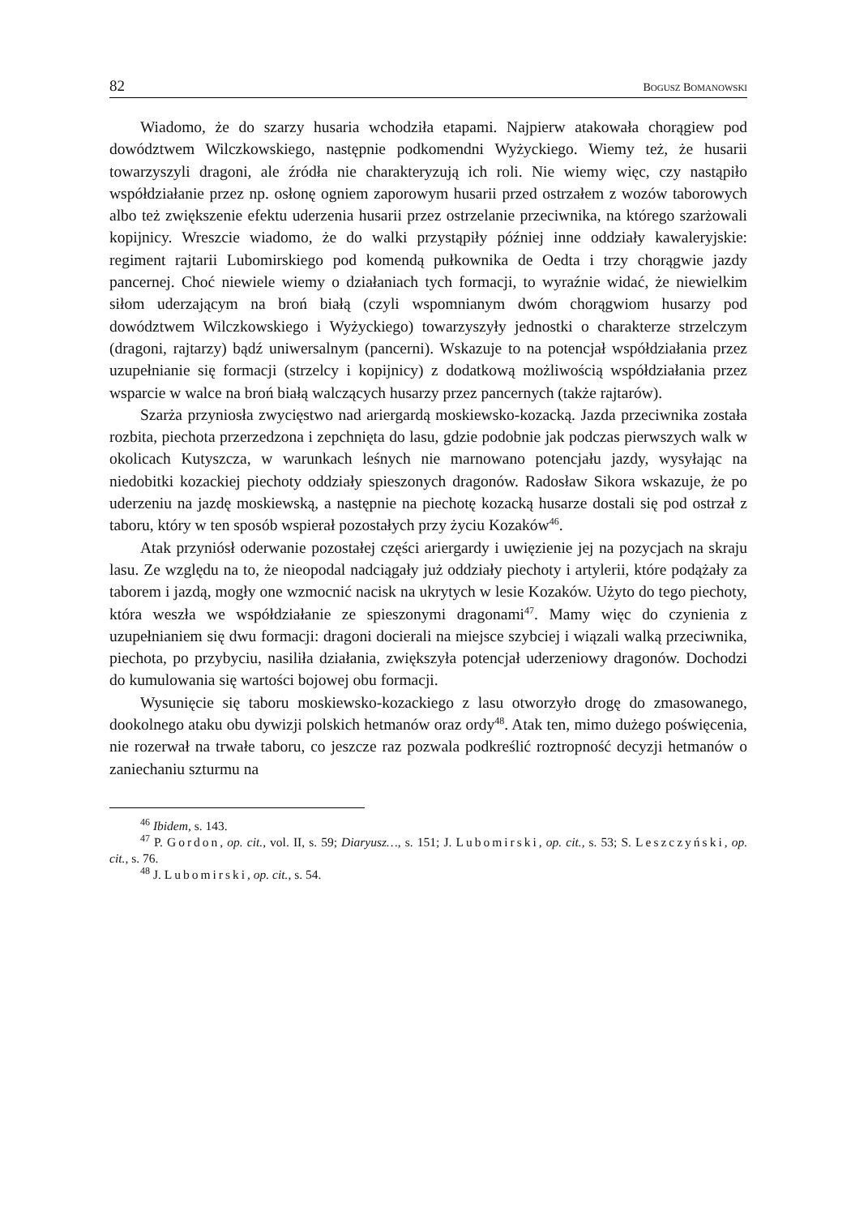82 BOGUSZ BOMANOWSKI
Wiadomo, że do szarzy husaria wchodziła etapami. Najpierw atakowała chorągiew pod dowództwem Wilczkowskiego, następnie podkomendni Wyżyckiego. Wiemy też, że husarii towarzyszyli dragoni, ale źródła nie charakteryzują ich roli. Nie wiemy więc, czy nastąpiło współdziałanie przez np. osłonę ogniem zaporowym husarii przed ostrzałem z wozów taborowych albo też zwiększenie efektu uderzenia husarii przez ostrzelanie przeciwnika, na którego szarżowali kopijnicy. Wreszcie wiadomo, że do walki przystąpiły później inne oddziały kawaleryjskie: regiment rajtarii Lubomirskiego pod komendą pułkownika de Oedta i trzy chorągwie jazdy pancernej. Choć niewiele wiemy o działaniach tych formacji, to wyraźnie widać, że niewielkim siłom uderzającym na broń białą (czyli wspomnianym dwóm chorągwiom husarzy pod dowództwem Wilczkowskiego i Wyżyckiego) towarzyszyły jednostki o charakterze strzelczym (dragoni, rajtarzy) bądź uniwersalnym (pancerni). Wskazuje to na potencjał współdziałania przez uzupełnianie się formacji (strzelcy i kopijnicy) z dodatkową możliwością współdziałania przez wsparcie w walce na broń białą walczących husarzy przez pancernych (także rajtarów).
Szarża przyniosła zwycięstwo nad ariergardą moskiewsko-kozacką. Jazda przeciwnika została rozbita, piechota przerzedzona i zepchnięta do lasu, gdzie podobnie jak podczas pierwszych walk w okolicach Kutyszcza, w warunkach leśnych nie marnowano potencjału jazdy, wysyłając na niedobitki kozackiej piechoty oddziały spieszonych dragonów. Radosław Sikora wskazuje, że po uderzeniu na jazdę moskiewską, a następnie na piechotę kozacką husarze dostali się pod ostrzał z taboru, który w ten sposób wspierał pozostałych przy życiu Kozaków<sup>46</sup>.
Atak przyniósł oderwanie pozostałej części ariergardy i uwięzienie jej na pozycjach na skraju lasu. Ze względu na to, że nieopodal nadciągały już oddziały piechoty i artylerii, które podążały za taborem i jazdą, mogły one wzmocnić nacisk na ukrytych w lesie Kozaków. Użyto do tego piechoty, która weszła we współdziałanie ze spieszonymi dragonami<sup>47</sup>. Mamy więc do czynienia z uzupełnianiem się dwu formacji: dragoni docierali na miejsce szybciej i wiązali walką przeciwnika, piechota, po przybyciu, nasiliła działania, zwiększyła potencjał uderzeniowy dragonów. Dochodzi do kumulowania się wartości bojowej obu formacji.
Wysunięcie się taboru moskiewsko-kozackiego z lasu otworzyło drogę do zmasowanego, dookolnego ataku obu dywizji polskich hetmanów oraz ordy<sup>48</sup>. Atak ten, mimo dużego poświęcenia, nie rozerwał na trwałe taboru, co jeszcze raz pozwala podkreślić roztropność decyzji hetmanów o zaniechaniu szturmu na
<sup>46</sup> Ibidem, s. 143.
<sup>47</sup> P. Gordon, op. cit., vol. II, s. 59; Diaryusz…, s. 151; J. Lubomirski, op. cit., s. 53; S. Leszczyński, op. cit., s. 76.
<sup>48</sup> J. Lubomirski, op. cit., s. 54.